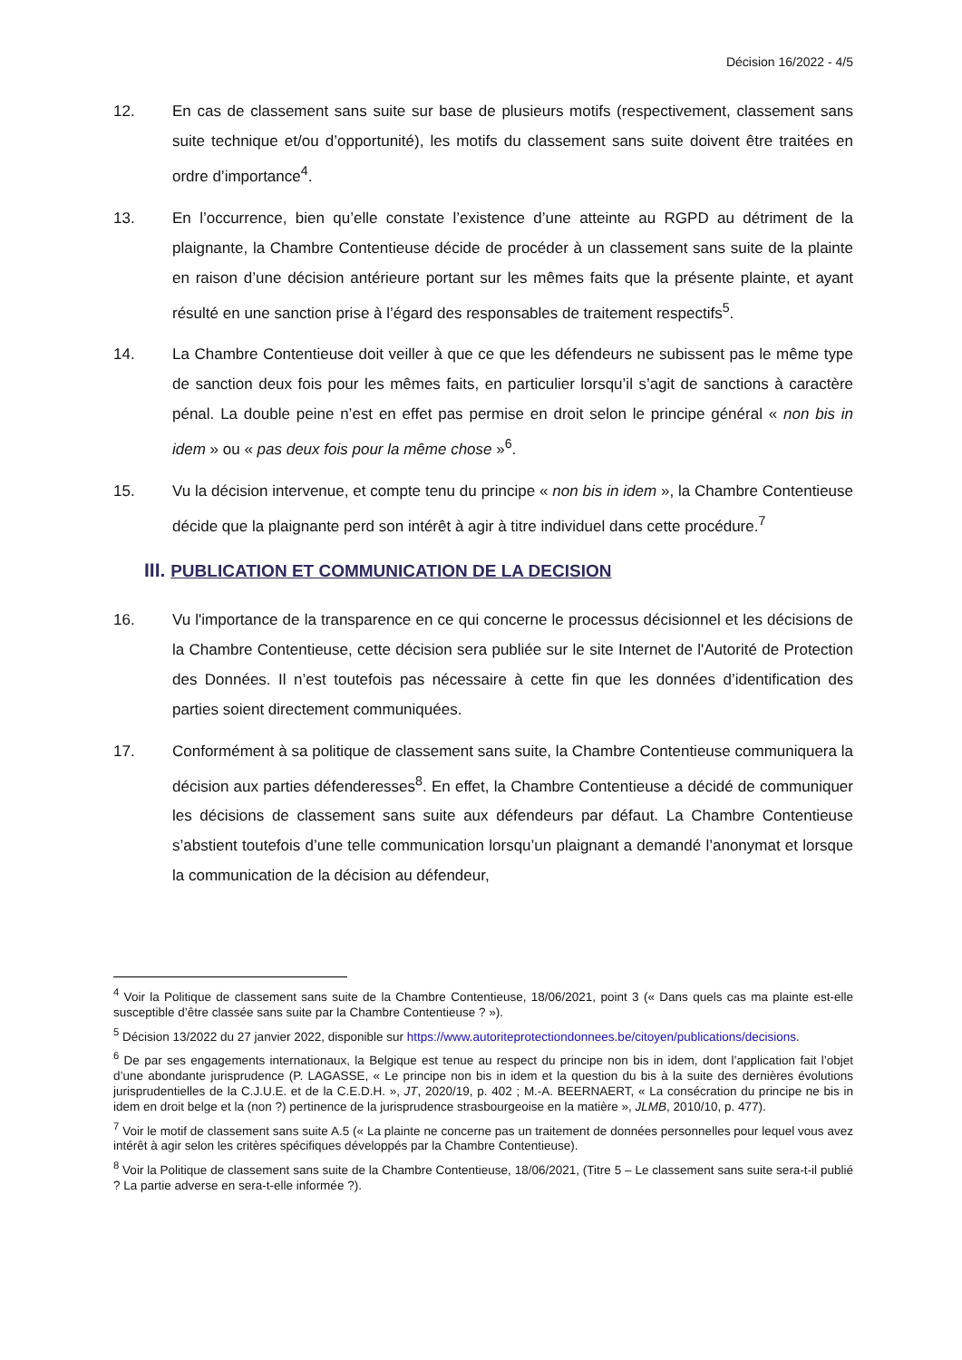Décision 16/2022 - 4/5
12. En cas de classement sans suite sur base de plusieurs motifs (respectivement, classement sans suite technique et/ou d’opportunité), les motifs du classement sans suite doivent être traitées en ordre d’importance<sup>4</sup>.
13. En l’occurrence, bien qu’elle constate l’existence d’une atteinte au RGPD au détriment de la plaignante, la Chambre Contentieuse décide de procéder à un classement sans suite de la plainte en raison d’une décision antérieure portant sur les mêmes faits que la présente plainte, et ayant résulté en une sanction prise à l’égard des responsables de traitement respectifs<sup>5</sup>.
14. La Chambre Contentieuse doit veiller à que ce que les défendeurs ne subissent pas le même type de sanction deux fois pour les mêmes faits, en particulier lorsqu’il s’agit de sanctions à caractère pénal. La double peine n’est en effet pas permise en droit selon le principe général « non bis in idem » ou « pas deux fois pour la même chose »<sup>6</sup>.
15. Vu la décision intervenue, et compte tenu du principe « non bis in idem », la Chambre Contentieuse décide que la plaignante perd son intérêt à agir à titre individuel dans cette procédure.<sup>7</sup>
III. PUBLICATION ET COMMUNICATION DE LA DECISION
16. Vu l'importance de la transparence en ce qui concerne le processus décisionnel et les décisions de la Chambre Contentieuse, cette décision sera publiée sur le site Internet de l'Autorité de Protection des Données. Il n’est toutefois pas nécessaire à cette fin que les données d’identification des parties soient directement communiquées.
17. Conformément à sa politique de classement sans suite, la Chambre Contentieuse communiquera la décision aux parties défenderesses<sup>8</sup>. En effet, la Chambre Contentieuse a décidé de communiquer les décisions de classement sans suite aux défendeurs par défaut. La Chambre Contentieuse s’abstient toutefois d’une telle communication lorsqu’un plaignant a demandé l’anonymat et lorsque la communication de la décision au défendeur,
<sup>4</sup> Voir la Politique de classement sans suite de la Chambre Contentieuse, 18/06/2021, point 3 (« Dans quels cas ma plainte est-elle susceptible d’être classée sans suite par la Chambre Contentieuse ? »).
<sup>5</sup> Décision 13/2022 du 27 janvier 2022, disponible sur https://www.autoriteprotectiondonnees.be/citoyen/publications/decisions.
<sup>6</sup> De par ses engagements internationaux, la Belgique est tenue au respect du principe non bis in idem, dont l’application fait l’objet d’une abondante jurisprudence (P. LAGASSE, « Le principe non bis in idem et la question du bis à la suite des dernières évolutions jurisprudentielles de la C.J.U.E. et de la C.E.D.H. », JT, 2020/19, p. 402 ; M.-A. BEERNAERT, « La consécration du principe ne bis in idem en droit belge et la (non ?) pertinence de la jurisprudence strasbourgeoise en la matière », JLMB, 2010/10, p. 477).
<sup>7</sup> Voir le motif de classement sans suite A.5 (« La plainte ne concerne pas un traitement de données personnelles pour lequel vous avez intérêt à agir selon les critères spécifiques développés par la Chambre Contentieuse).
<sup>8</sup> Voir la Politique de classement sans suite de la Chambre Contentieuse, 18/06/2021, (Titre 5 – Le classement sans suite sera-t-il publié ? La partie adverse en sera-t-elle informée ?).